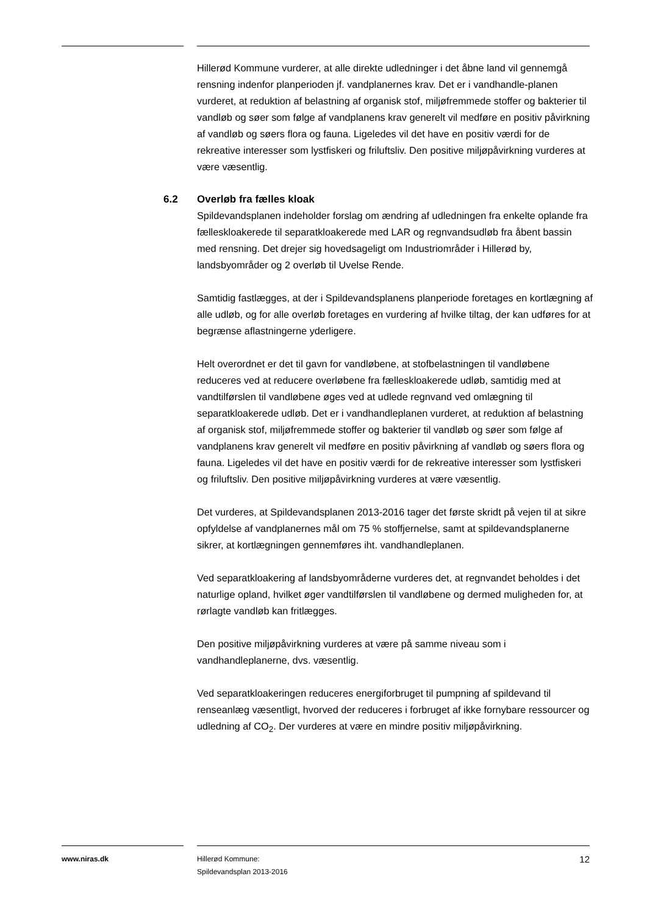Hillerød Kommune vurderer, at alle direkte udledninger i det åbne land vil gennemgå rensning indenfor planperioden jf. vandplanernes krav. Det er i vandhandle-planen vurderet, at reduktion af belastning af organisk stof, miljøfremmede stoffer og bakterier til vandløb og søer som følge af vandplanens krav generelt vil medføre en positiv påvirkning af vandløb og søers flora og fauna. Ligeledes vil det have en positiv værdi for de rekreative interesser som lystfiskeri og friluftsliv. Den positive miljøpåvirkning vurderes at være væsentlig.
6.2 Overløb fra fælles kloak
Spildevandsplanen indeholder forslag om ændring af udledningen fra enkelte oplande fra fælleskloakerede til separatkloakerede med LAR og regnvandsudløb fra åbent bassin med rensning. Det drejer sig hovedsageligt om Industriområder i Hillerød by, landsbyområder og 2 overløb til Uvelse Rende.
Samtidig fastlægges, at der i Spildevandsplanens planperiode foretages en kortlægning af alle udløb, og for alle overløb foretages en vurdering af hvilke tiltag, der kan udføres for at begrænse aflastningerne yderligere.
Helt overordnet er det til gavn for vandløbene, at stofbelastningen til vandløbene reduceres ved at reducere overløbene fra fælleskloakerede udløb, samtidig med at vandtilførslen til vandløbene øges ved at udlede regnvand ved omlægning til separatkloakerede udløb. Det er i vandhandleplanen vurderet, at reduktion af belastning af organisk stof, miljøfremmede stoffer og bakterier til vandløb og søer som følge af vandplanens krav generelt vil medføre en positiv påvirkning af vandløb og søers flora og fauna. Ligeledes vil det have en positiv værdi for de rekreative interesser som lystfiskeri og friluftsliv. Den positive miljøpåvirkning vurderes at være væsentlig.
Det vurderes, at Spildevandsplanen 2013-2016 tager det første skridt på vejen til at sikre opfyldelse af vandplanernes mål om 75 % stoffjernelse, samt at spildevandsplanerne sikrer, at kortlægningen gennemføres iht. vandhandleplanen.
Ved separatkloakering af landsbyområderne vurderes det, at regnvandet beholdes i det naturlige opland, hvilket øger vandtilførslen til vandløbene og dermed muligheden for, at rørlagte vandløb kan fritlægges.
Den positive miljøpåvirkning vurderes at være på samme niveau som i vandhandleplanerne, dvs. væsentlig.
Ved separatkloakeringen reduceres energiforbruget til pumpning af spildevand til renseanlæg væsentligt, hvorved der reduceres i forbruget af ikke fornybare ressourcer og udledning af CO<sub>2</sub>. Der vurderes at være en mindre positiv miljøpåvirkning.
www.niras.dk Hillerød Kommune:
Spildevandsplan 2013-2016
12